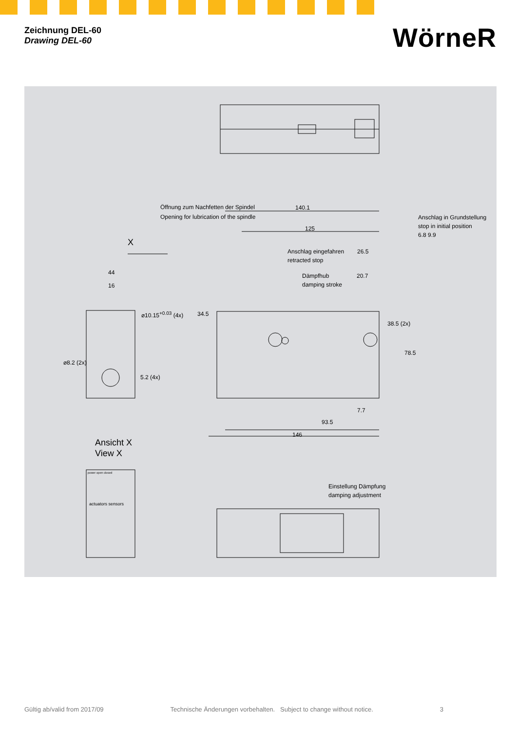Zeichnung DEL-60
Drawing DEL-60
WörneR
Öffnung zum Nachfetten der Spindel
Opening for lubrication of the spindle
140.1
125
Anschlag eingefahren
retracted stop
26.5
Dämpfhub
damping stroke
20.7
Anschlag in Grundstellung
stop in initial position
6.8 9.9
X
44
16
⌀10.15<sup>+0.03</sup> (4x) 34.5
38.5 (2x)
78.5
⌀8.2 (2x)
5.2 (4x)
7.7
93.5
146
Ansicht X
View X
power open closed
actuators sensors
Einstellung Dämpfung
damping adjustment
Gültig ab/valid from 2017/09 Technische Änderungen vorbehalten. Subject to change without notice. 3